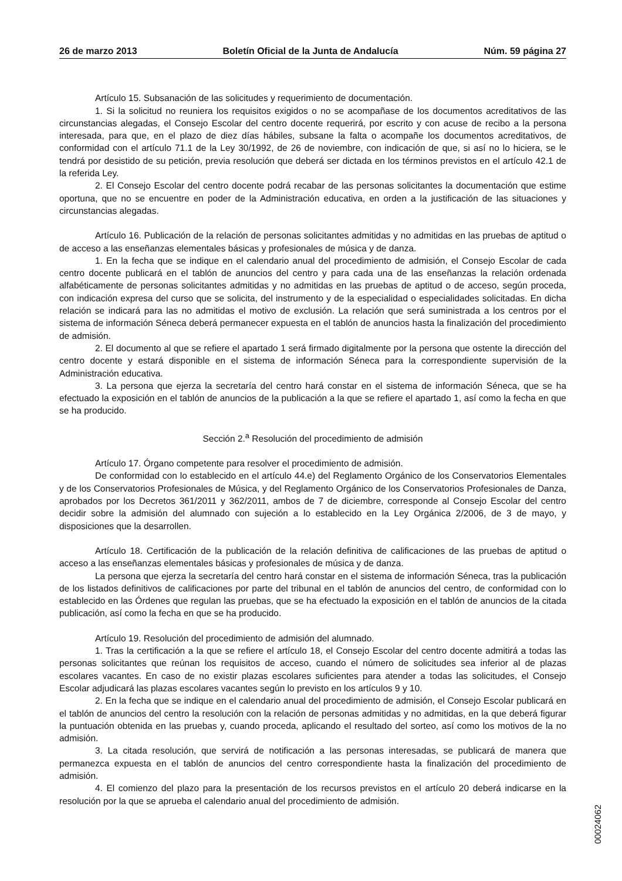26 de marzo 2013 Boletín Oficial de la Junta de Andalucía Núm. 59 página 27
Artículo 15. Subsanación de las solicitudes y requerimiento de documentación.
1. Si la solicitud no reuniera los requisitos exigidos o no se acompañase de los documentos acreditativos de las circunstancias alegadas, el Consejo Escolar del centro docente requerirá, por escrito y con acuse de recibo a la persona interesada, para que, en el plazo de diez días hábiles, subsane la falta o acompañe los documentos acreditativos, de conformidad con el artículo 71.1 de la Ley 30/1992, de 26 de noviembre, con indicación de que, si así no lo hiciera, se le tendrá por desistido de su petición, previa resolución que deberá ser dictada en los términos previstos en el artículo 42.1 de la referida Ley.
2. El Consejo Escolar del centro docente podrá recabar de las personas solicitantes la documentación que estime oportuna, que no se encuentre en poder de la Administración educativa, en orden a la justificación de las situaciones y circunstancias alegadas.
Artículo 16. Publicación de la relación de personas solicitantes admitidas y no admitidas en las pruebas de aptitud o de acceso a las enseñanzas elementales básicas y profesionales de música y de danza.
1. En la fecha que se indique en el calendario anual del procedimiento de admisión, el Consejo Escolar de cada centro docente publicará en el tablón de anuncios del centro y para cada una de las enseñanzas la relación ordenada alfabéticamente de personas solicitantes admitidas y no admitidas en las pruebas de aptitud o de acceso, según proceda, con indicación expresa del curso que se solicita, del instrumento y de la especialidad o especialidades solicitadas. En dicha relación se indicará para las no admitidas el motivo de exclusión. La relación que será suministrada a los centros por el sistema de información Séneca deberá permanecer expuesta en el tablón de anuncios hasta la finalización del procedimiento de admisión.
2. El documento al que se refiere el apartado 1 será firmado digitalmente por la persona que ostente la dirección del centro docente y estará disponible en el sistema de información Séneca para la correspondiente supervisión de la Administración educativa.
3. La persona que ejerza la secretaría del centro hará constar en el sistema de información Séneca, que se ha efectuado la exposición en el tablón de anuncios de la publicación a la que se refiere el apartado 1, así como la fecha en que se ha producido.
Sección 2.<sup>a</sup> Resolución del procedimiento de admisión
Artículo 17. Órgano competente para resolver el procedimiento de admisión.
De conformidad con lo establecido en el artículo 44.e) del Reglamento Orgánico de los Conservatorios Elementales y de los Conservatorios Profesionales de Música, y del Reglamento Orgánico de los Conservatorios Profesionales de Danza, aprobados por los Decretos 361/2011 y 362/2011, ambos de 7 de diciembre, corresponde al Consejo Escolar del centro decidir sobre la admisión del alumnado con sujeción a lo establecido en la Ley Orgánica 2/2006, de 3 de mayo, y disposiciones que la desarrollen.
Artículo 18. Certificación de la publicación de la relación definitiva de calificaciones de las pruebas de aptitud o acceso a las enseñanzas elementales básicas y profesionales de música y de danza.
La persona que ejerza la secretaría del centro hará constar en el sistema de información Séneca, tras la publicación de los listados definitivos de calificaciones por parte del tribunal en el tablón de anuncios del centro, de conformidad con lo establecido en las Órdenes que regulan las pruebas, que se ha efectuado la exposición en el tablón de anuncios de la citada publicación, así como la fecha en que se ha producido.
Artículo 19. Resolución del procedimiento de admisión del alumnado.
1. Tras la certificación a la que se refiere el artículo 18, el Consejo Escolar del centro docente admitirá a todas las personas solicitantes que reúnan los requisitos de acceso, cuando el número de solicitudes sea inferior al de plazas escolares vacantes. En caso de no existir plazas escolares suficientes para atender a todas las solicitudes, el Consejo Escolar adjudicará las plazas escolares vacantes según lo previsto en los artículos 9 y 10.
2. En la fecha que se indique en el calendario anual del procedimiento de admisión, el Consejo Escolar publicará en el tablón de anuncios del centro la resolución con la relación de personas admitidas y no admitidas, en la que deberá figurar la puntuación obtenida en las pruebas y, cuando proceda, aplicando el resultado del sorteo, así como los motivos de la no admisión.
3. La citada resolución, que servirá de notificación a las personas interesadas, se publicará de manera que permanezca expuesta en el tablón de anuncios del centro correspondiente hasta la finalización del procedimiento de admisión.
4. El comienzo del plazo para la presentación de los recursos previstos en el artículo 20 deberá indicarse en la resolución por la que se aprueba el calendario anual del procedimiento de admisión.
00024062